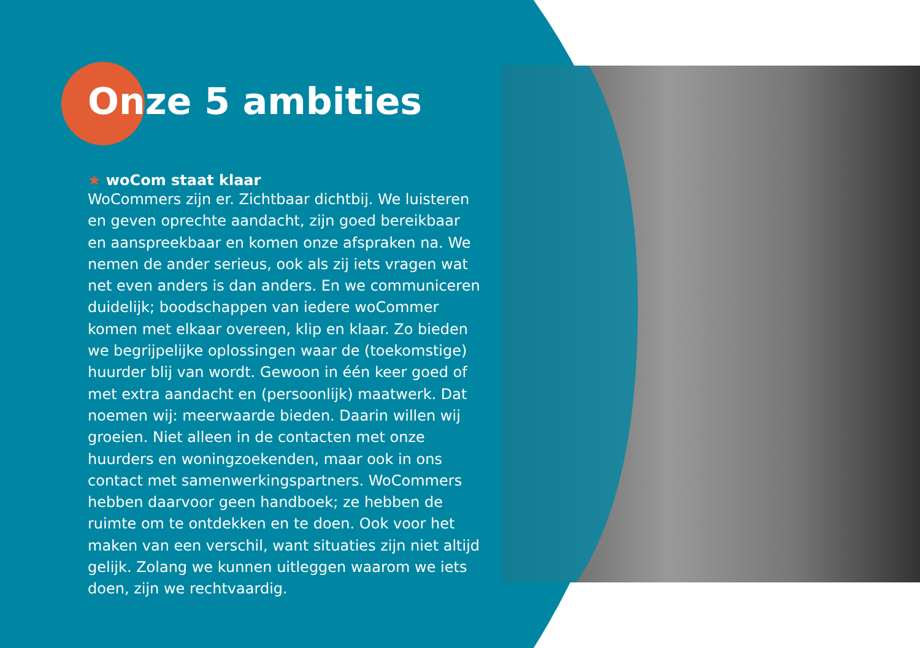Onze 5 ambities
★ woCom staat klaar
WoCommers zijn er. Zichtbaar dichtbij. We luisteren en geven oprechte aandacht, zijn goed bereikbaar en aanspreekbaar en komen onze afspraken na. We nemen de ander serieus, ook als zij iets vragen wat net even anders is dan anders. En we communiceren duidelijk; boodschappen van iedere woCommer komen met elkaar overeen, klip en klaar. Zo bieden we begrij­pelijke oplossingen waar de (toekomstige) huurder blij van wordt. Gewoon in één keer goed of met extra aandacht en (persoonlijk) maatwerk. Dat noemen wij: meerwaarde bieden. Daarin willen wij groeien. Niet alleen in de contacten met onze huurders en woning­zoekenden, maar ook in ons contact met samenwer­kingspartners. WoCommers hebben daarvoor geen handboek; ze hebben de ruimte om te ontdekken en te doen. Ook voor het maken van een verschil, want situaties zijn niet altijd gelijk. Zolang we kunnen uitleggen waarom we iets doen, zijn we rechtvaardig.